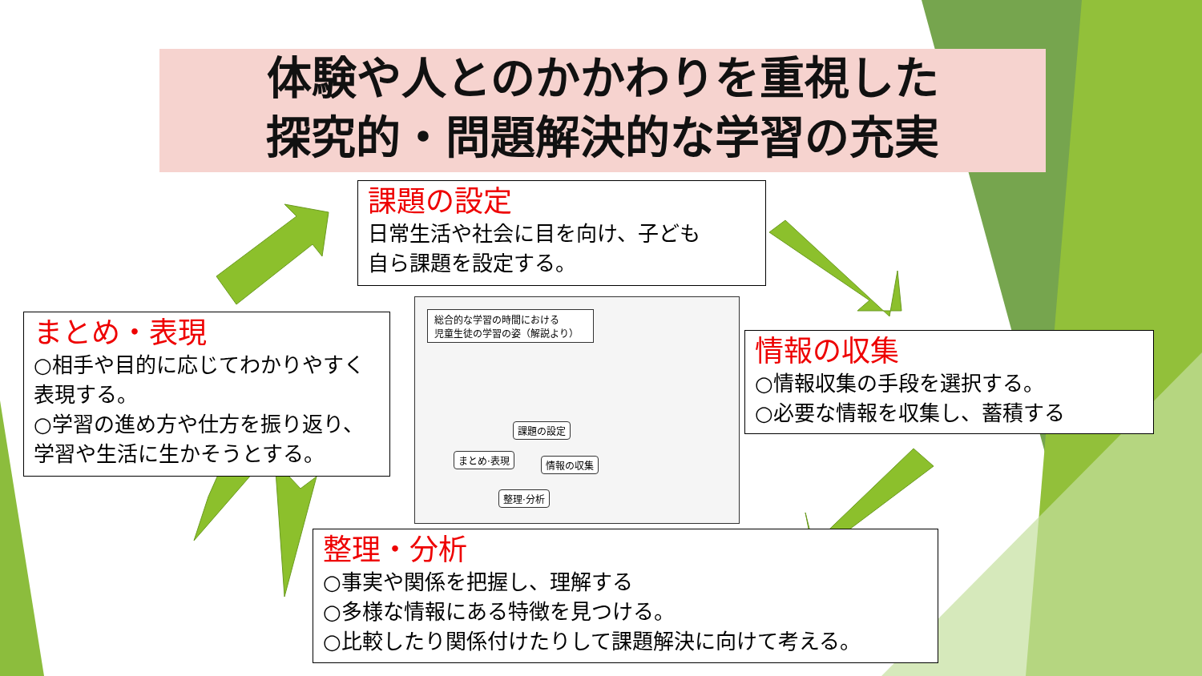体験や人とのかかわりを重視した
探究的・問題解決的な学習の充実
課題の設定
日常生活や社会に目を向け、子ども
自ら課題を設定する。
まとめ・表現
○相手や目的に応じてわかりやすく 表現する。
○学習の進め方や仕方を振り返り、 学習や生活に生かそうとする。
情報の収集
○情報収集の手段を選択する。
○必要な情報を収集し、蓄積する
整理・分析
○事実や関係を把握し、理解する
○多様な情報にある特徴を見つける。
○比較したり関係付けたりして課題解決に向けて考える。
総合的な学習の時間における
児童生徒の学習の姿（解説より）
課題の設定
まとめ·表現 情報の収集
整理·分析